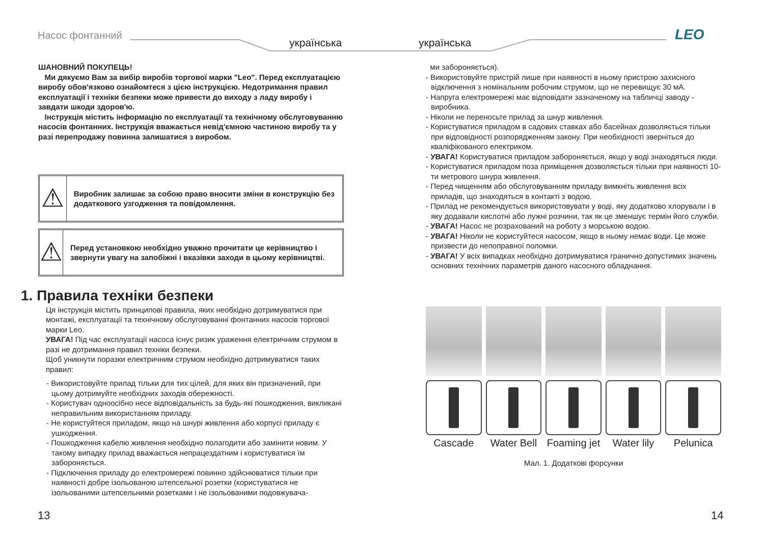Насос фонтанний
українська українська LEO
ШАНОВНИЙ ПОКУПЕЦЬ!
Ми дякуємо Вам за вибір виробів торгової марки "Leo". Перед експлуатацією виробу обов'язково ознайомтеся з цією інструкцією. Недотримання правил експлуатації і техніки безпеки може привести до виходу з ладу виробу і завдати шкоди здоров'ю.
Інструкція містить інформацію по експлуатації та технічному обслуговуванню насосів фонтанних. Інструкція вважається невід'ємною частиною виробу та у разі перепродажу повинна залишатися з виробом.
⚠
Виробник залишає за собою право вносити зміни в конструкцію без додаткового узгодження та повідомлення.
⚠
Перед установкою необхідно уважно прочитати це керівництво і звернути увагу на запобіжні і вказівки заходи в цьому керівництві.
1. Правила техніки безпеки
Ця інструкція містить принципові правила, яких необхідно дотримуватися при монтажі, експлуатації та технічному обслуговуванні фонтанних насосів торгової марки Leo.
УВАГА! Під час експлуатації насоса існує ризик ураження електричним струмом в разі не дотримання правил техніки безпеки.
Щоб уникнути поразки електричним струмом необхідно дотримуватися таких правил:
- Використовуйте прилад тільки для тих цілей, для яких він призначений, при цьому дотримуйте необхідних заходів обережності.
- Користувач одноосібно несе відповідальність за будь-які пошкодження, викликані неправильним використанням приладу.
- Не користуйтеся приладом, якщо на шнурі живлення або корпусі приладу є ушкодження.
- Пошкодження кабелю живлення необхідно полагодити або замінити новим. У такому випадку прилад вважається непрацездатним і користуватися їм забороняється.
- Підключення приладу до електромережі повинно здійснюватися тільки при наявності добре ізольованою штепсельної розетки (користуватися не ізольованими штепсельними розетками і не ізольованими подовжувача-
ми забороняється).
- Використовуйте пристрій лише при наявності в ньому пристрою захисного відключення з номінальним робочим струмом, що не перевищує 30 мА.
- Напруга електромережі має відповідати зазначеному на табличці заводу - виробника.
- Ніколи не переносьте прилад за шнур живлення.
- Користуватися приладом в садових ставках або басейнах дозволяється тільки при відповідності розпорядженням закону. При необхідності зверніться до кваліфікованого електриком.
- УВАГА! Користуватися приладом забороняється, якщо у воді знаходяться люди.
- Користуватися приладом поза приміщення дозволяється тільки при наявності 10-ти метрового шнура живлення.
- Перед чищенням або обслуговуванням приладу вимкніть живлення всіх приладів, що знаходяться в контакті з водою.
- Прилад не рекомендується використовувати у воді, яку додатково хлорували і в яку додавали кислотні або лужні розчини, так як це зменшує термін його служби.
- УВАГА! Насос не розрахований на роботу з морською водою.
- УВАГА! Ніколи не користуйтеся насосом, якщо в ньому немає води. Це може призвести до непоправної поломки.
- УВАГА! У всіх випадках необхідно дотримуватися гранично допустимих значень основних технічних параметрів даного насосного обладнання.
Cascade Water Bell Foaming jet Water lily Pelunica
Мал. 1. Додаткові форсунки
13 14